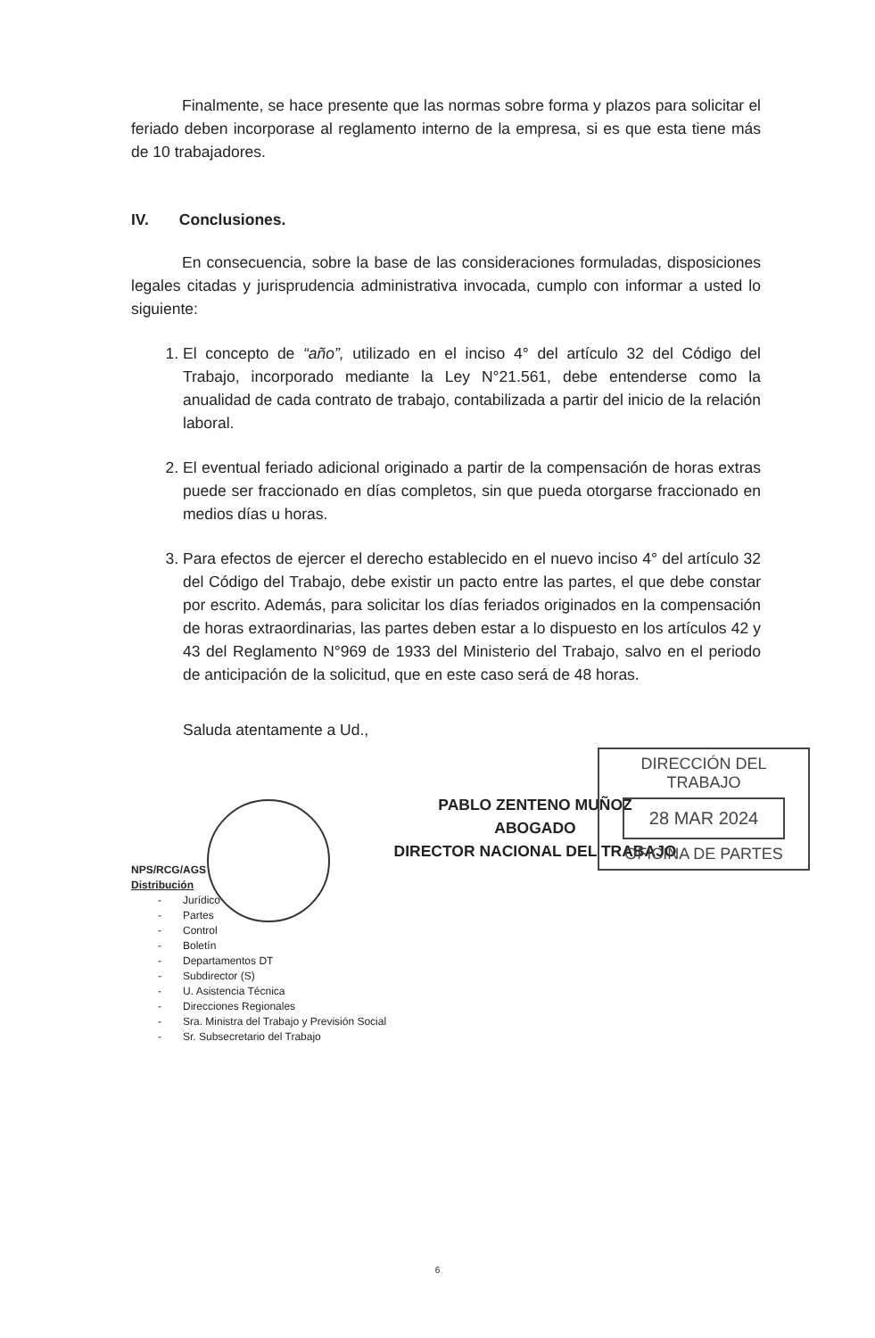Finalmente, se hace presente que las normas sobre forma y plazos para solicitar el feriado deben incorporase al reglamento interno de la empresa, si es que esta tiene más de 10 trabajadores.
IV. Conclusiones.
En consecuencia, sobre la base de las consideraciones formuladas, disposiciones legales citadas y jurisprudencia administrativa invocada, cumplo con informar a usted lo siguiente:
1. El concepto de “año”, utilizado en el inciso 4° del artículo 32 del Código del Trabajo, incorporado mediante la Ley N°21.561, debe entenderse como la anualidad de cada contrato de trabajo, contabilizada a partir del inicio de la relación laboral.
2. El eventual feriado adicional originado a partir de la compensación de horas extras puede ser fraccionado en días completos, sin que pueda otorgarse fraccionado en medios días u horas.
3. Para efectos de ejercer el derecho establecido en el nuevo inciso 4° del artículo 32 del Código del Trabajo, debe existir un pacto entre las partes, el que debe constar por escrito. Además, para solicitar los días feriados originados en la compensación de horas extraordinarias, las partes deben estar a lo dispuesto en los artículos 42 y 43 del Reglamento N°969 de 1933 del Ministerio del Trabajo, salvo en el periodo de anticipación de la solicitud, que en este caso será de 48 horas.
Saluda atentamente a Ud.,
PABLO ZENTENO MUÑOZ
ABOGADO
DIRECTOR NACIONAL DEL TRABAJO
NPS/RCG/AGS
Distribución
- Jurídico
- Partes
- Control
- Boletín
- Departamentos DT
- Subdirector (S)
- U. Asistencia Técnica
- Direcciones Regionales
- Sra. Ministra del Trabajo y Previsión Social
- Sr. Subsecretario del Trabajo
DIRECCIÓN DEL TRABAJO
28 MAR 2024
OFICINA DE PARTES
6